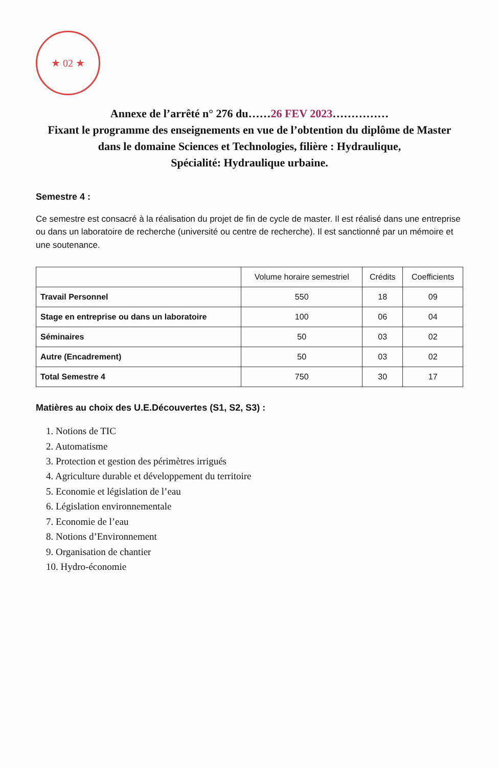★ 02 ★
Annexe de l’arrêté n° 276 du……26 FEV 2023……………
Fixant le programme des enseignements en vue de l’obtention du diplôme de Master dans le domaine Sciences et Technologies, filière : Hydraulique,
Spécialité: Hydraulique urbaine.
Semestre 4 :
Ce semestre est consacré à la réalisation du projet de fin de cycle de master. Il est réalisé dans une entreprise ou dans un laboratoire de recherche (université ou centre de recherche). Il est sanctionné par un mémoire et une soutenance.
| | Volume horaire semestriel | Crédits | Coefficients |
| --- | --- | --- | --- |
| Travail Personnel | 550 | 18 | 09 |
| Stage en entreprise ou dans un laboratoire | 100 | 06 | 04 |
| Séminaires | 50 | 03 | 02 |
| Autre (Encadrement) | 50 | 03 | 02 |
| Total Semestre 4 | 750 | 30 | 17 |
Matières au choix des U.E.Découvertes (S1, S2, S3) :
1. Notions de TIC
2. Automatisme
3. Protection et gestion des périmètres irrigués
4. Agriculture durable et développement du territoire
5. Economie et législation de l’eau
6. Législation environnementale
7. Economie de l’eau
8. Notions d’Environnement
9. Organisation de chantier
10. Hydro-économie